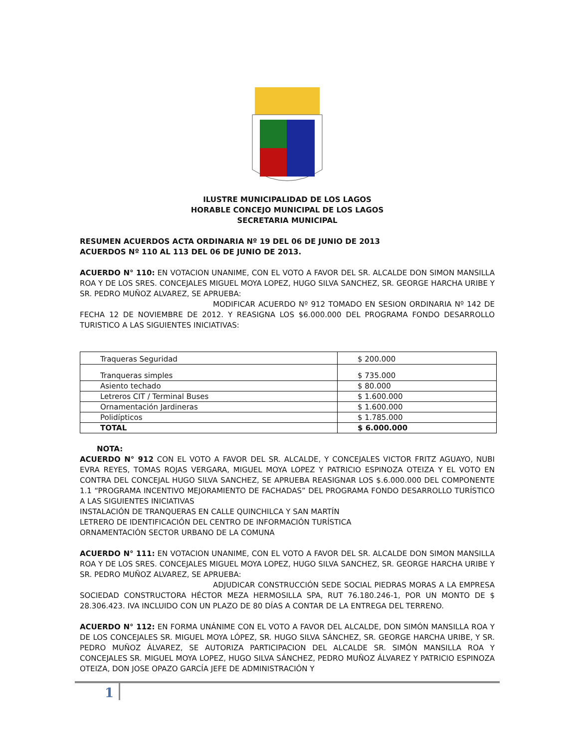ILUSTRE MUNICIPALIDAD DE LOS LAGOS
HORABLE CONCEJO MUNICIPAL DE LOS LAGOS
SECRETARIA MUNICIPAL
RESUMEN ACUERDOS ACTA ORDINARIA Nº 19 DEL 06 DE JUNIO DE 2013
ACUERDOS Nº 110 AL 113 DEL 06 DE JUNIO DE 2013.
ACUERDO N° 110: EN VOTACION UNANIME, CON EL VOTO A FAVOR DEL SR. ALCALDE DON SIMON MANSILLA ROA Y DE LOS SRES. CONCEJALES MIGUEL MOYA LOPEZ, HUGO SILVA SANCHEZ, SR. GEORGE HARCHA URIBE Y SR. PEDRO MUÑOZ ALVAREZ, SE APRUEBA:
MODIFICAR ACUERDO Nº 912 TOMADO EN SESION ORDINARIA Nº 142 DE FECHA 12 DE NOVIEMBRE DE 2012. Y REASIGNA LOS $6.000.000 DEL PROGRAMA FONDO DESARROLLO TURISTICO A LAS SIGUIENTES INICIATIVAS:
| Traqueras Seguridad | $ 200.000 |
| Tranqueras simples | $ 735.000 |
| Asiento techado | $ 80.000 |
| Letreros CIT / Terminal Buses | $ 1.600.000 |
| Ornamentación Jardineras | $ 1.600.000 |
| Polidípticos | $ 1.785.000 |
| TOTAL | $ 6.000.000 |
NOTA:
ACUERDO N° 912 CON EL VOTO A FAVOR DEL SR. ALCALDE, Y CONCEJALES VICTOR FRITZ AGUAYO, NUBI EVRA REYES, TOMAS ROJAS VERGARA, MIGUEL MOYA LOPEZ Y PATRICIO ESPINOZA OTEIZA Y EL VOTO EN CONTRA DEL CONCEJAL HUGO SILVA SANCHEZ, SE APRUEBA REASIGNAR LOS $.6.000.000 DEL COMPONENTE 1.1 “PROGRAMA INCENTIVO MEJORAMIENTO DE FACHADAS” DEL PROGRAMA FONDO DESARROLLO TURÍSTICO A LAS SIGUIENTES INICIATIVAS
INSTALACIÓN DE TRANQUERAS EN CALLE QUINCHILCA Y SAN MARTÍN
LETRERO DE IDENTIFICACIÓN DEL CENTRO DE INFORMACIÓN TURÍSTICA
ORNAMENTACIÓN SECTOR URBANO DE LA COMUNA
ACUERDO N° 111: EN VOTACION UNANIME, CON EL VOTO A FAVOR DEL SR. ALCALDE DON SIMON MANSILLA ROA Y DE LOS SRES. CONCEJALES MIGUEL MOYA LOPEZ, HUGO SILVA SANCHEZ, SR. GEORGE HARCHA URIBE Y SR. PEDRO MUÑOZ ALVAREZ, SE APRUEBA:
ADJUDICAR CONSTRUCCIÓN SEDE SOCIAL PIEDRAS MORAS A LA EMPRESA SOCIEDAD CONSTRUCTORA HÉCTOR MEZA HERMOSILLA SPA, RUT 76.180.246-1, POR UN MONTO DE $ 28.306.423. IVA INCLUIDO CON UN PLAZO DE 80 DÍAS A CONTAR DE LA ENTREGA DEL TERRENO.
ACUERDO N° 112: EN FORMA UNÁNIME CON EL VOTO A FAVOR DEL ALCALDE, DON SIMÓN MANSILLA ROA Y DE LOS CONCEJALES SR. MIGUEL MOYA LÓPEZ, SR. HUGO SILVA SÁNCHEZ, SR. GEORGE HARCHA URIBE, Y SR. PEDRO MUÑOZ ÁLVAREZ, SE AUTORIZA PARTICIPACION DEL ALCALDE SR. SIMÓN MANSILLA ROA Y CONCEJALES SR. MIGUEL MOYA LOPEZ, HUGO SILVA SÁNCHEZ, PEDRO MUÑOZ ÁLVAREZ Y PATRICIO ESPINOZA OTEIZA, DON JOSE OPAZO GARCÍA JEFE DE ADMINISTRACIÓN Y
1